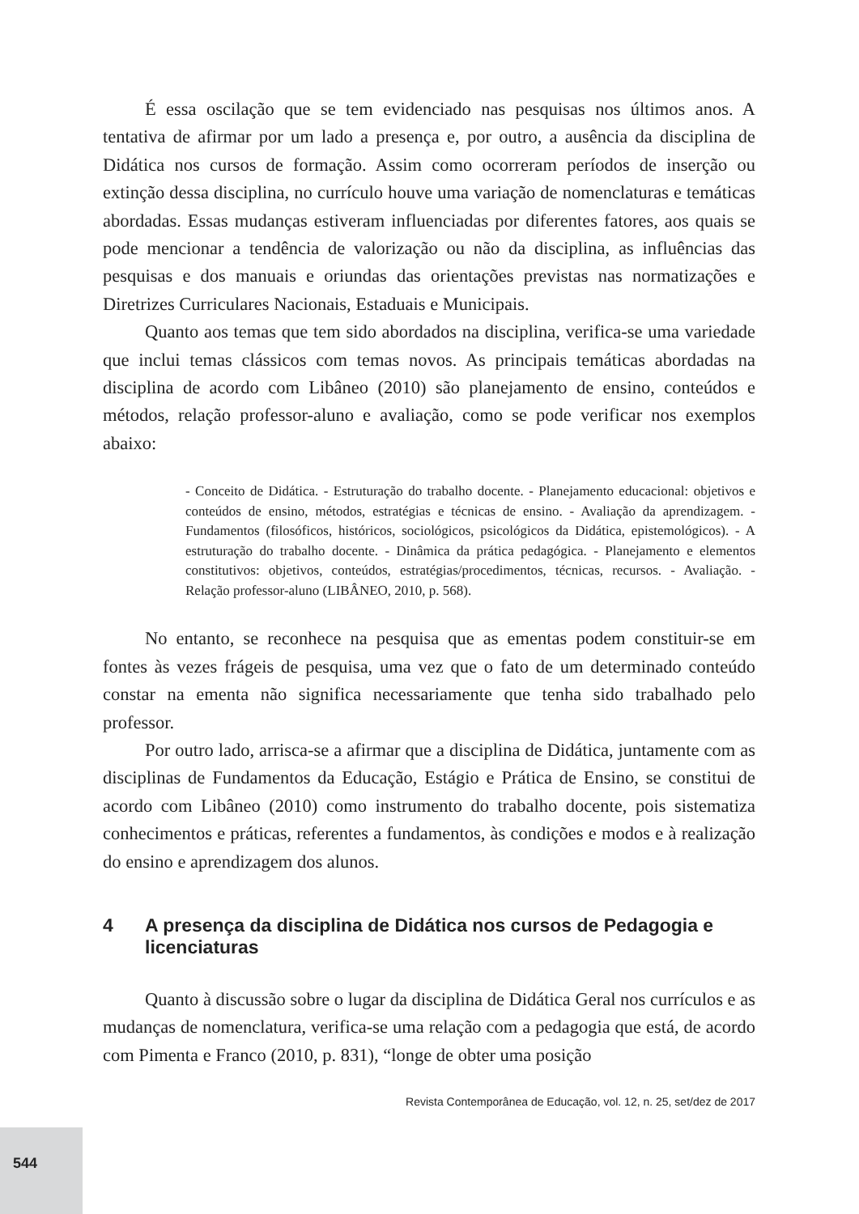É essa oscilação que se tem evidenciado nas pesquisas nos últimos anos. A tentativa de afirmar por um lado a presença e, por outro, a ausência da disciplina de Didática nos cursos de formação. Assim como ocorreram períodos de inserção ou extinção dessa disciplina, no currículo houve uma variação de nomenclaturas e temáticas abordadas. Essas mudanças estiveram influenciadas por diferentes fatores, aos quais se pode mencionar a tendência de valorização ou não da disciplina, as influências das pesquisas e dos manuais e oriundas das orientações previstas nas normatizações e Diretrizes Curriculares Nacionais, Estaduais e Municipais.
Quanto aos temas que tem sido abordados na disciplina, verifica-se uma variedade que inclui temas clássicos com temas novos. As principais temáticas abordadas na disciplina de acordo com Libâneo (2010) são planejamento de ensino, conteúdos e métodos, relação professor-aluno e avaliação, como se pode verificar nos exemplos abaixo:
- Conceito de Didática. - Estruturação do trabalho docente. - Planejamento educacional: objetivos e conteúdos de ensino, métodos, estratégias e técnicas de ensino. - Avaliação da aprendizagem. - Fundamentos (filosóficos, históricos, sociológicos, psicológicos da Didática, epistemológicos). - A estruturação do trabalho docente. - Dinâmica da prática pedagógica. - Planejamento e elementos constitutivos: objetivos, conteúdos, estratégias/procedimentos, técnicas, recursos. - Avaliação. - Relação professor-aluno (LIBÂNEO, 2010, p. 568).
No entanto, se reconhece na pesquisa que as ementas podem constituir-se em fontes às vezes frágeis de pesquisa, uma vez que o fato de um determinado conteúdo constar na ementa não significa necessariamente que tenha sido trabalhado pelo professor.
Por outro lado, arrisca-se a afirmar que a disciplina de Didática, juntamente com as disciplinas de Fundamentos da Educação, Estágio e Prática de Ensino, se constitui de acordo com Libâneo (2010) como instrumento do trabalho docente, pois sistematiza conhecimentos e práticas, referentes a fundamentos, às condições e modos e à realização do ensino e aprendizagem dos alunos.
4 A presença da disciplina de Didática nos cursos de Pedagogia e licenciaturas
Quanto à discussão sobre o lugar da disciplina de Didática Geral nos currículos e as mudanças de nomenclatura, verifica-se uma relação com a pedagogia que está, de acordo com Pimenta e Franco (2010, p. 831), “longe de obter uma posição
Revista Contemporânea de Educação, vol. 12, n. 25, set/dez de 2017
544